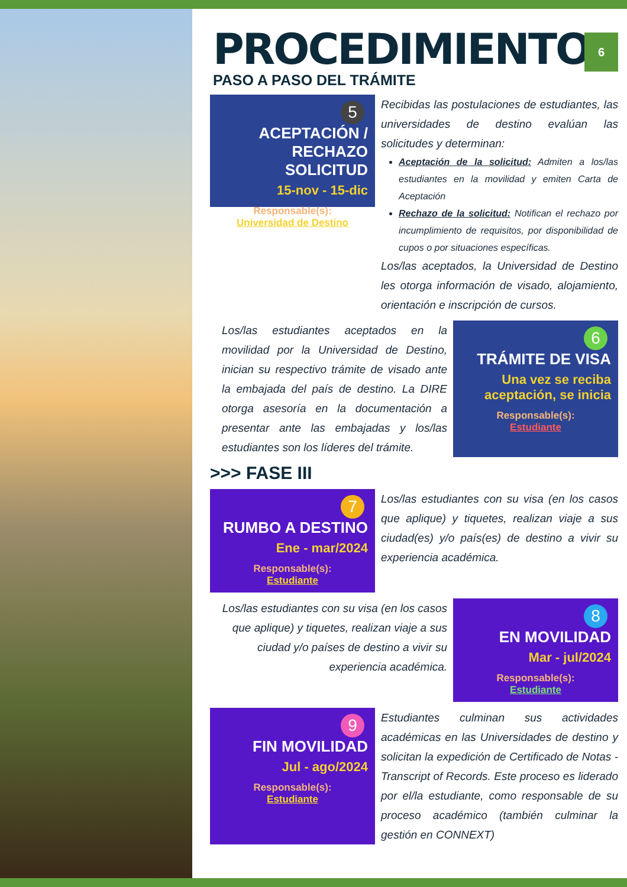6
PROCEDIMIENTO
PASO A PASO DEL TRÁMITE
5
ACEPTACIÓN / RECHAZO SOLICITUD
15-nov - 15-dic
Responsable(s):
Universidad de Destino
Recibidas las postulaciones de estudiantes, las universidades de destino evalúan las solicitudes y determinan:
Aceptación de la solicitud: Admiten a los/las estudiantes en la movilidad y emiten Carta de Aceptación
Rechazo de la solicitud: Notifican el rechazo por incumplimiento de requisitos, por disponibilidad de cupos o por situaciones específicas.
Los/las aceptados, la Universidad de Destino les otorga información de visado, alojamiento, orientación e inscripción de cursos.
Los/las estudiantes aceptados en la movilidad por la Universidad de Destino, inician su respectivo trámite de visado ante la embajada del país de destino. La DIRE otorga asesoría en la documentación a presentar ante las embajadas y los/las estudiantes son los líderes del trámite.
6
TRÁMITE DE VISA
Una vez se reciba aceptación, se inicia
Responsable(s):
Estudiante
>>> FASE III
7
RUMBO A DESTINO
Ene - mar/2024
Responsable(s):
Estudiante
Los/las estudiantes con su visa (en los casos que aplique) y tiquetes, realizan viaje a sus ciudad(es) y/o país(es) de destino a vivir su experiencia académica.
Los/las estudiantes con su visa (en los casos que aplique) y tiquetes, realizan viaje a sus ciudad y/o países de destino a vivir su experiencia académica.
8
EN MOVILIDAD
Mar - jul/2024
Responsable(s):
Estudiante
9
FIN MOVILIDAD
Jul - ago/2024
Responsable(s):
Estudiante
Estudiantes culminan sus actividades académicas en las Universidades de destino y solicitan la expedición de Certificado de Notas - Transcript of Records. Este proceso es liderado por el/la estudiante, como responsable de su proceso académico (también culminar la gestión en CONNEXT)